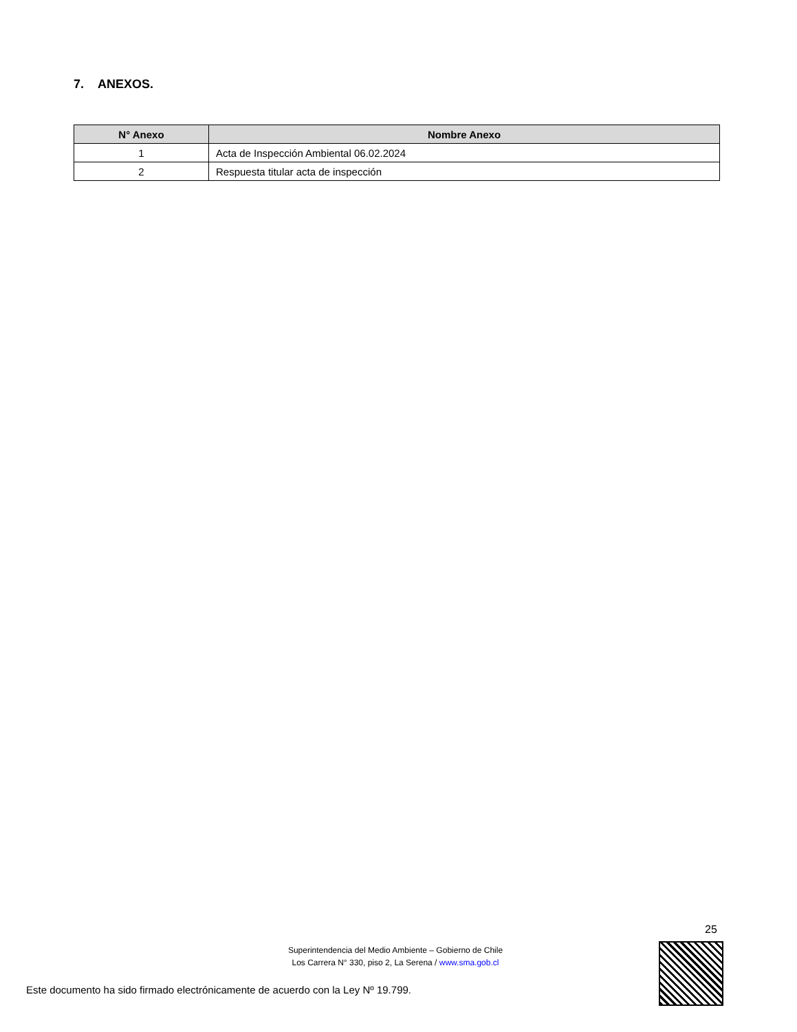7. ANEXOS.
| N° Anexo | Nombre Anexo |
| --- | --- |
| 1 | Acta de Inspección Ambiental 06.02.2024 |
| 2 | Respuesta titular acta de inspección |
25
Superintendencia del Medio Ambiente – Gobierno de Chile
Los Carrera N° 330, piso 2, La Serena / www.sma.gob.cl
Este documento ha sido firmado electrónicamente de acuerdo con la Ley Nº 19.799.